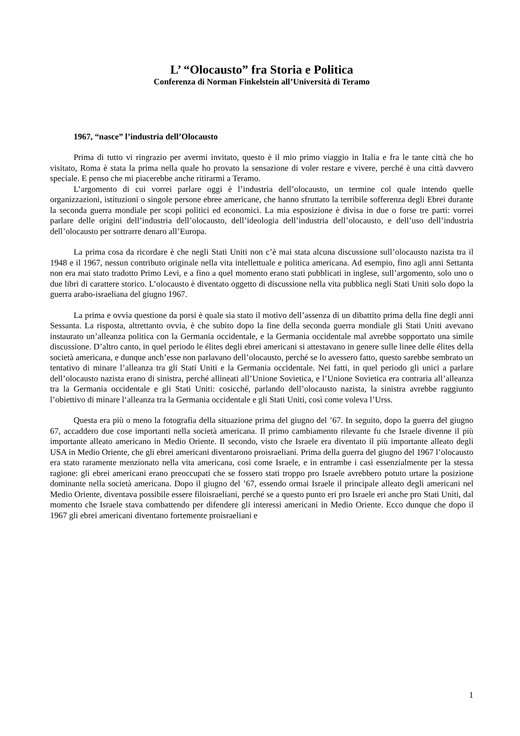L’ “Olocausto” fra Storia e Politica
Conferenza di Norman Finkelstein all’Università di Teramo
1967, “nasce” l’industria dell’Olocausto
Prima di tutto vi ringrazio per avermi invitato, questo è il mio primo viaggio in Italia e fra le tante città che ho visitato, Roma è stata la prima nella quale ho provato la sensazione di voler restare e vivere, perché è una città davvero speciale. E penso che mi piacerebbe anche ritirarmi a Teramo.
L’argomento di cui vorrei parlare oggi è l’industria dell’olocausto, un termine col quale intendo quelle organizzazioni, istituzioni o singole persone ebree americane, che hanno sfruttato la terribile sofferenza degli Ebrei durante la seconda guerra mondiale per scopi politici ed economici. La mia esposizione è divisa in due o forse tre parti: vorrei parlare delle origini dell’industria dell’olocausto, dell’ideologia dell’industria dell’olocausto, e dell’uso dell’industria dell’olocausto per sottrarre denaro all’Europa.
La prima cosa da ricordare è che negli Stati Uniti non c’è mai stata alcuna discussione sull’olocausto nazista tra il 1948 e il 1967, nessun contributo originale nella vita intellettuale e politica americana. Ad esempio, fino agli anni Settanta non era mai stato tradotto Primo Levi, e a fino a quel momento erano stati pubblicati in inglese, sull’argomento, solo uno o due libri di carattere storico. L’olocausto è diventato oggetto di discussione nella vita pubblica negli Stati Uniti solo dopo la guerra arabo-israeliana del giugno 1967.
La prima e ovvia questione da porsi è quale sia stato il motivo dell’assenza di un dibattito prima della fine degli anni Sessanta. La risposta, altrettanto ovvia, è che subito dopo la fine della seconda guerra mondiale gli Stati Uniti avevano instaurato un’alleanza politica con la Germania occidentale, e la Germania occidentale mal avrebbe sopportato una simile discussione. D’altro canto, in quel periodo le élites degli ebrei americani si attestavano in genere sulle linee delle élites della società americana, e dunque anch’esse non parlavano dell’olocausto, perché se lo avessero fatto, questo sarebbe sembrato un tentativo di minare l’alleanza tra gli Stati Uniti e la Germania occidentale. Nei fatti, in quel periodo gli unici a parlare dell’olocausto nazista erano di sinistra, perché allineati all’Unione Sovietica, e l’Unione Sovietica era contraria all’alleanza tra la Germania occidentale e gli Stati Uniti: cosicché, parlando dell’olocausto nazista, la sinistra avrebbe raggiunto l’obiettivo di minare l‘alleanza tra la Germania occidentale e gli Stati Uniti, così come voleva l’Urss.
Questa era più o meno la fotografia della situazione prima del giugno del ’67. In seguito, dopo la guerra del giugno 67, accaddero due cose importanti nella società americana. Il primo cambiamento rilevante fu che Israele divenne il più importante alleato americano in Medio Oriente. Il secondo, visto che Israele era diventato il più importante alleato degli USA in Medio Oriente, che gli ebrei americani diventarono proisraeliani. Prima della guerra del giugno del 1967 l’olocausto era stato raramente menzionato nella vita americana, così come Israele, e in entrambe i casi essenzialmente per la stessa ragione: gli ebrei americani erano preoccupati che se fossero stati troppo pro Israele avrebbero potuto urtare la posizione dominante nella società americana. Dopo il giugno del ’67, essendo ormai Israele il principale alleato degli americani nel Medio Oriente, diventava possibile essere filoisraeliani, perché se a questo punto eri pro Israele eri anche pro Stati Uniti, dal momento che Israele stava combattendo per difendere gli interessi americani in Medio Oriente. Ecco dunque che dopo il 1967 gli ebrei americani diventano fortemente proisraeliani e
1